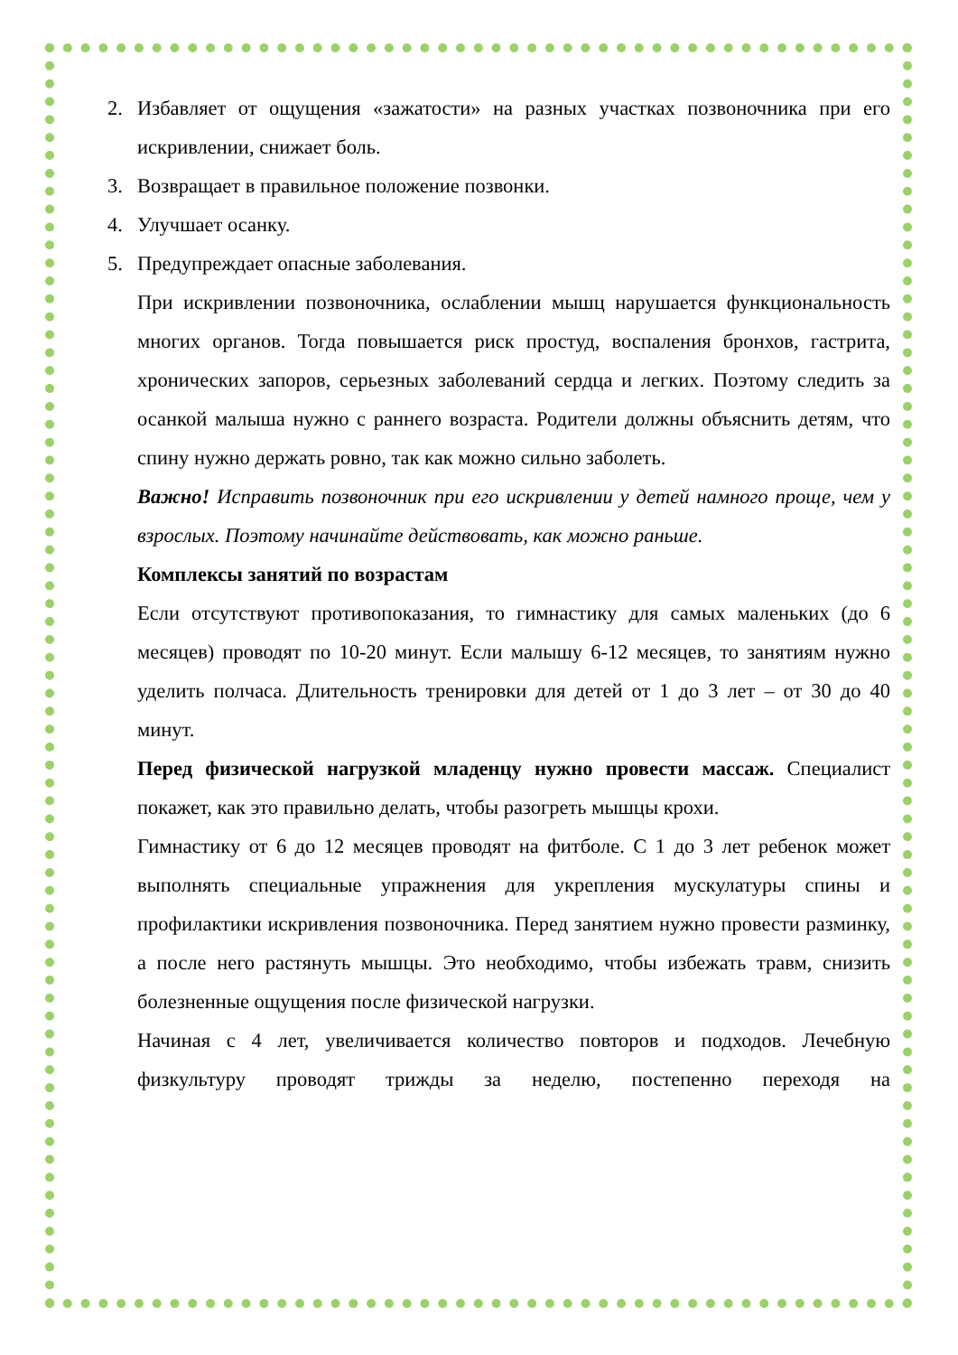2. Избавляет от ощущения «зажатости» на разных участках позвоночника при его искривлении, снижает боль.
3. Возвращает в правильное положение позвонки.
4. Улучшает осанку.
5. Предупреждает опасные заболевания.
При искривлении позвоночника, ослаблении мышц нарушается функциональность многих органов. Тогда повышается риск простуд, воспаления бронхов, гастрита, хронических запоров, серьезных заболеваний сердца и легких. Поэтому следить за осанкой малыша нужно с раннего возраста. Родители должны объяснить детям, что спину нужно держать ровно, так как можно сильно заболеть.
Важно! Исправить позвоночник при его искривлении у детей намного проще, чем у взрослых. Поэтому начинайте действовать, как можно раньше.
Комплексы занятий по возрастам
Если отсутствуют противопоказания, то гимнастику для самых маленьких (до 6 месяцев) проводят по 10-20 минут. Если малышу 6-12 месяцев, то занятиям нужно уделить полчаса. Длительность тренировки для детей от 1 до 3 лет – от 30 до 40 минут.
Перед физической нагрузкой младенцу нужно провести массаж. Специалист покажет, как это правильно делать, чтобы разогреть мышцы крохи.
Гимнастику от 6 до 12 месяцев проводят на фитболе. С 1 до 3 лет ребенок может выполнять специальные упражнения для укрепления мускулатуры спины и профилактики искривления позвоночника. Перед занятием нужно провести разминку, а после него растянуть мышцы. Это необходимо, чтобы избежать травм, снизить болезненные ощущения после физической нагрузки.
Начиная с 4 лет, увеличивается количество повторов и подходов. Лечебную физкультуру проводят трижды за неделю, постепенно переходя на